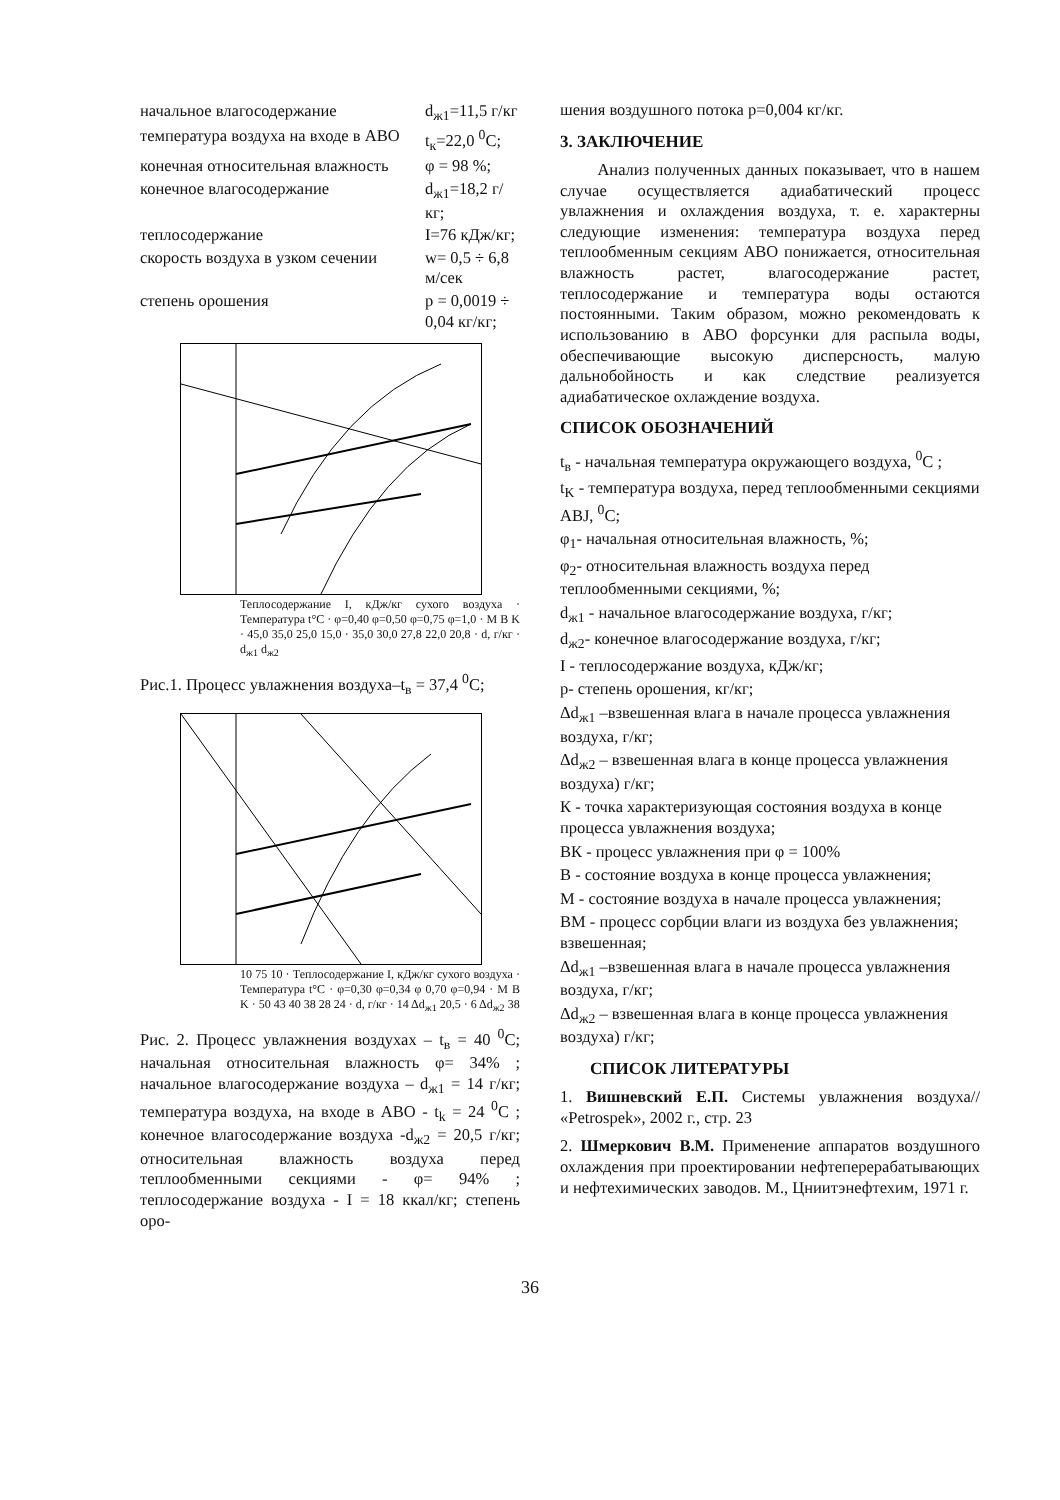| начальное влагосодержание | d<sub>ж1</sub>=11,5 г/кг |
| температура воздуха на входе в АВО | t<sub>к</sub>=22,0 <sup>0</sup>С; |
| конечная относительная влажность | φ = 98 %; |
| конечное влагосодержание | d<sub>ж1</sub>=18,2 г/кг; |
| теплосодержание | I=76 кДж/кг; |
| скорость воздуха в узком сечении | w= 0,5 ÷ 6,8 м/сек |
| степень орошения | p = 0,0019 ÷ 0,04 кг/кг; |
Теплосодержание I, кДж/кг сухого воздуха · Температура t°C · φ=0,40 φ=0,50 φ=0,75 φ=1,0 · M B K · 45,0 35,0 25,0 15,0 · 35,0 30,0 27,8 22,0 20,8 · d, г/кг · d<sub>ж1</sub> d<sub>ж2</sub>
Рис.1. Процесс увлажнения воздуха–t<sub>в</sub> = 37,4 <sup>0</sup>С;
10 75 10 · Теплосодержание I, кДж/кг сухого воздуха · Температура t°C · φ=0,30 φ=0,34 φ 0,70 φ=0,94 · M B K · 50 43 40 38 28 24 · d, г/кг · 14 Δd<sub>ж1</sub> 20,5 · 6 Δd<sub>ж2</sub> 38
Рис. 2. Процесс увлажнения воздухах – t<sub>в</sub> = 40 <sup>0</sup>С; начальная относительная влажность φ= 34% ; начальное влагосодержание воздуха – d<sub>ж1</sub> = 14 г/кг; температура воздуха, на входе в АВО - t<sub>k</sub> = 24 <sup>0</sup>С ; конечное влагосодержание воздуха -d<sub>ж2</sub> = 20,5 г/кг; относительная влажность воздуха перед теплообменными секциями - φ= 94% ; теплосодержание воздуха - I = 18 ккал/кг; степень оро-
шения воздушного потока p=0,004 кг/кг.
3. ЗАКЛЮЧЕНИЕ
Анализ полученных данных показывает, что в нашем случае осуществляется адиабатический процесс увлажнения и охлаждения воздуха, т. е. характерны следующие изменения: температура воздуха перед теплообменным секциям АВО понижается, относительная влажность растет, влагосодержание растет, теплосодержание и температура воды остаются постоянными. Таким образом, можно рекомендовать к использованию в АВО форсунки для распыла воды, обеспечивающие высокую дисперсность, малую дальнобойность и как следствие реализуется адиабатическое охлаждение воздуха.
СПИСОК ОБОЗНАЧЕНИЙ
t<sub>в</sub> - начальная температура окружающего воздуха, <sup>0</sup>С ;
t<sub>K</sub> - температура воздуха, перед теплообменными секциями ABJ, <sup>0</sup>С;
φ<sub>1</sub>- начальная относительная влажность, %;
φ<sub>2</sub>- относительная влажность воздуха перед теплообменными секциями, %;
d<sub>ж1</sub> - начальное влагосодержание воздуха, г/кг;
d<sub>ж2</sub>- конечное влагосодержание воздуха, г/кг;
I - теплосодержание воздуха, кДж/кг;
p- степень орошения, кг/кг;
Δd<sub>ж1</sub> –взвешенная влага в начале процесса увлажнения воздуха, г/кг;
Δd<sub>ж2</sub> – взвешенная влага в конце процесса увлажнения воздуха) г/кг;
К - точка характеризующая состояния воздуха в конце процесса увлажнения воздуха;
ВК - процесс увлажнения при φ = 100%
В - состояние воздуха в конце процесса увлажнения;
М - состояние воздуха в начале процесса увлажнения;
ВМ - процесс сорбции влаги из воздуха без увлажнения; взвешенная;
Δd<sub>ж1</sub> –взвешенная влага в начале процесса увлажнения воздуха, г/кг;
Δd<sub>ж2</sub> – взвешенная влага в конце процесса увлажнения воздуха) г/кг;
СПИСОК ЛИТЕРАТУРЫ
1. Вишневский Е.П. Системы увлажнения воздуха// «Petrospek», 2002 г., стр. 23
2. Шмеркович В.М. Применение аппаратов воздушного охлаждения при проектировании нефтеперерабатывающих и нефтехимических заводов. М., Цниитэнефтехим, 1971 г.
36